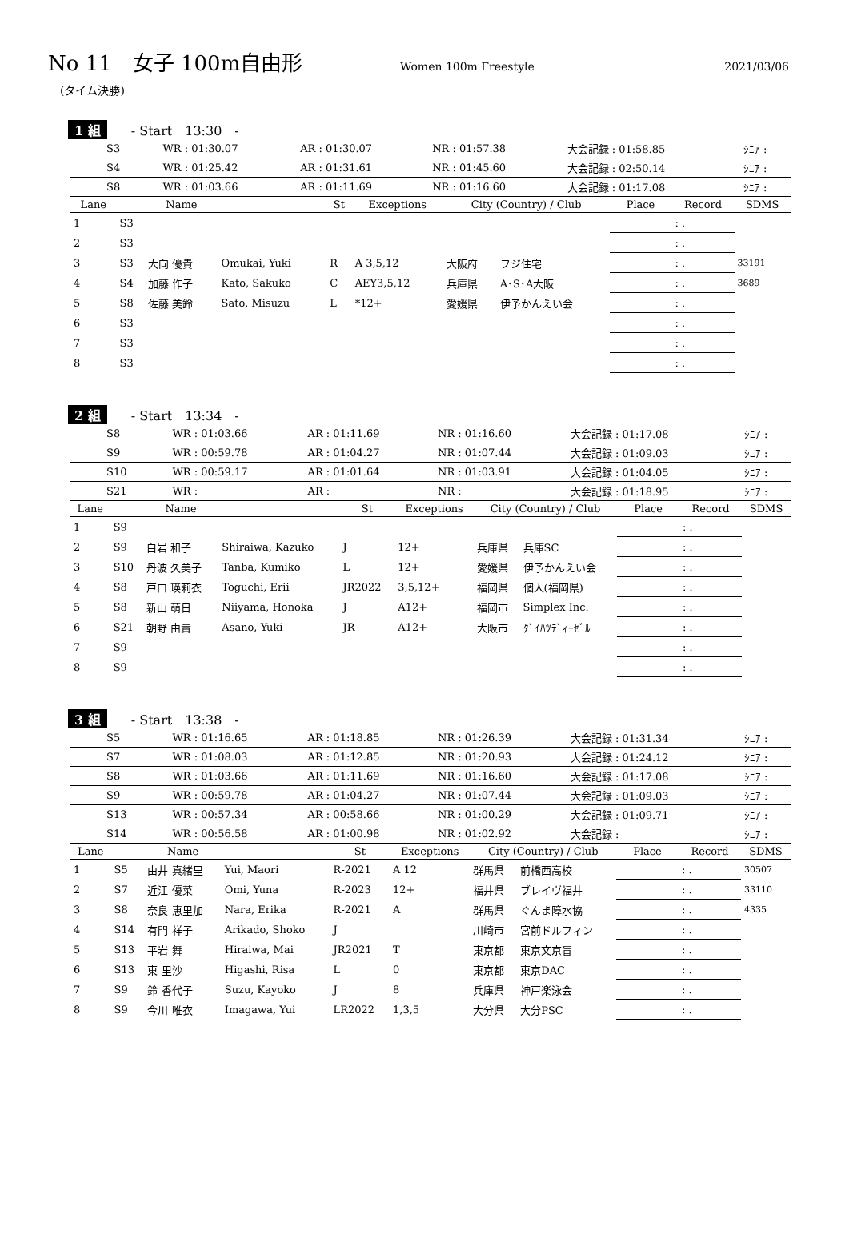No 11　女子 100m自由形 Women 100m Freestyle 2021/03/06
(タイム決勝)
1 組 - Start　13:30　-
| S3 | WR : 01:30.07 | AR : 01:30.07 | NR : 01:57.38 | 大会記録 : 01:58.85 | ｼﾆｱ : |
| S4 | WR : 01:25.42 | AR : 01:31.61 | NR : 01:45.60 | 大会記録 : 02:50.14 | ｼﾆｱ : |
| S8 | WR : 01:03.66 | AR : 01:11.69 | NR : 01:16.60 | 大会記録 : 01:17.08 | ｼﾆｱ : |
| Lane | | Name | | St | Exceptions | City (Country) / Club | | Place | Record | SDMS |
| --- | --- | --- | --- | --- | --- | --- | --- | --- | --- | --- |
| 1 | S3 | | | | | | | | : . | |
| 2 | S3 | | | | | | | | : . | |
| 3 | S3 | 大向 優貴 | Omukai, Yuki | R | A 3,5,12 | 大阪府 | フジ住宅 | | : . | 33191 |
| 4 | S4 | 加藤 作子 | Kato, Sakuko | C | AEY3,5,12 | 兵庫県 | A･S･A大阪 | | : . | 3689 |
| 5 | S8 | 佐藤 美鈴 | Sato, Misuzu | L | *12+ | 愛媛県 | 伊予かんえい会 | | : . | |
| 6 | S3 | | | | | | | | : . | |
| 7 | S3 | | | | | | | | : . | |
| 8 | S3 | | | | | | | | : . | |
2 組 - Start　13:34　-
| S8 | WR : 01:03.66 | AR : 01:11.69 | NR : 01:16.60 | 大会記録 : 01:17.08 | ｼﾆｱ : |
| S9 | WR : 00:59.78 | AR : 01:04.27 | NR : 01:07.44 | 大会記録 : 01:09.03 | ｼﾆｱ : |
| S10 | WR : 00:59.17 | AR : 01:01.64 | NR : 01:03.91 | 大会記録 : 01:04.05 | ｼﾆｱ : |
| S21 | WR : | AR : | NR : | 大会記録 : 01:18.95 | ｼﾆｱ : |
| Lane | | Name | | St | Exceptions | City (Country) / Club | | Place | Record | SDMS |
| --- | --- | --- | --- | --- | --- | --- | --- | --- | --- | --- |
| 1 | S9 | | | | | | | | : . | |
| 2 | S9 | 白岩 和子 | Shiraiwa, Kazuko | J | 12+ | 兵庫県 | 兵庫SC | | : . | |
| 3 | S10 | 丹波 久美子 | Tanba, Kumiko | L | 12+ | 愛媛県 | 伊予かんえい会 | | : . | |
| 4 | S8 | 戸口 瑛莉衣 | Toguchi, Erii | JR2022 | 3,5,12+ | 福岡県 | 個人(福岡県) | | : . | |
| 5 | S8 | 新山 萌日 | Niiyama, Honoka | J | A12+ | 福岡市 | Simplex Inc. | | : . | |
| 6 | S21 | 朝野 由貴 | Asano, Yuki | JR | A12+ | 大阪市 | ﾀﾞｲﾊﾂﾃﾞｨｰｾﾞﾙ | | : . | |
| 7 | S9 | | | | | | | | : . | |
| 8 | S9 | | | | | | | | : . | |
3 組 - Start　13:38　-
| S5 | WR : 01:16.65 | AR : 01:18.85 | NR : 01:26.39 | 大会記録 : 01:31.34 | ｼﾆｱ : |
| S7 | WR : 01:08.03 | AR : 01:12.85 | NR : 01:20.93 | 大会記録 : 01:24.12 | ｼﾆｱ : |
| S8 | WR : 01:03.66 | AR : 01:11.69 | NR : 01:16.60 | 大会記録 : 01:17.08 | ｼﾆｱ : |
| S9 | WR : 00:59.78 | AR : 01:04.27 | NR : 01:07.44 | 大会記録 : 01:09.03 | ｼﾆｱ : |
| S13 | WR : 00:57.34 | AR : 00:58.66 | NR : 01:00.29 | 大会記録 : 01:09.71 | ｼﾆｱ : |
| S14 | WR : 00:56.58 | AR : 01:00.98 | NR : 01:02.92 | 大会記録 : | ｼﾆｱ : |
| Lane | | Name | | St | Exceptions | City (Country) / Club | | Place | Record | SDMS |
| --- | --- | --- | --- | --- | --- | --- | --- | --- | --- | --- |
| 1 | S5 | 由井 真緒里 | Yui, Maori | R-2021 | A 12 | 群馬県 | 前橋西高校 | | : . | 30507 |
| 2 | S7 | 近江 優菜 | Omi, Yuna | R-2023 | 12+ | 福井県 | ブレイヴ福井 | | : . | 33110 |
| 3 | S8 | 奈良 恵里加 | Nara, Erika | R-2021 | A | 群馬県 | ぐんま障水協 | | : . | 4335 |
| 4 | S14 | 有門 祥子 | Arikado, Shoko | J | | 川崎市 | 宮前ドルフィン | | : . | |
| 5 | S13 | 平岩 舞 | Hiraiwa, Mai | JR2021 | T | 東京都 | 東京文京盲 | | : . | |
| 6 | S13 | 東 里沙 | Higashi, Risa | L | 0 | 東京都 | 東京DAC | | : . | |
| 7 | S9 | 鈴 香代子 | Suzu, Kayoko | J | 8 | 兵庫県 | 神戸楽泳会 | | : . | |
| 8 | S9 | 今川 唯衣 | Imagawa, Yui | LR2022 | 1,3,5 | 大分県 | 大分PSC | | : . | |